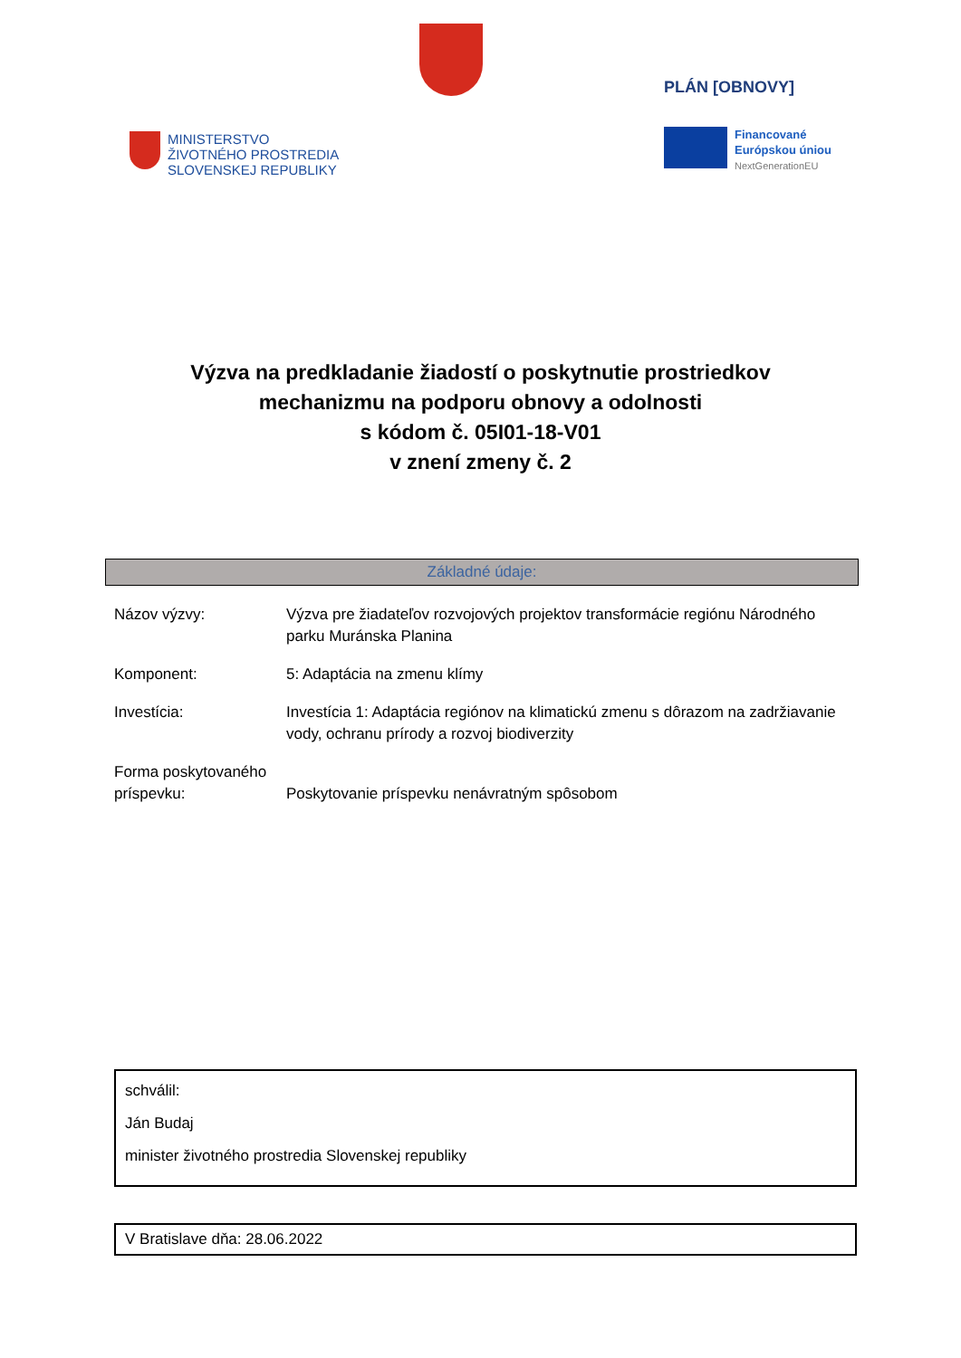PLÁN [OBNOVY]
MINISTERSTVO
ŽIVOTNÉHO PROSTREDIA
SLOVENSKEJ REPUBLIKY
Financované
Európskou úniou
NextGenerationEU
Výzva na predkladanie žiadostí o poskytnutie prostriedkov
mechanizmu na podporu obnovy a odolnosti
s kódom č. 05I01-18-V01
v znení zmeny č. 2
Základné údaje:
| Názov výzvy: | Výzva pre žiadateľov rozvojových projektov transformácie regiónu Národného parku Muránska Planina |
| Komponent: | 5: Adaptácia na zmenu klímy |
| Investícia: | Investícia 1: Adaptácia regiónov na klimatickú zmenu s dôrazom na zadržiavanie vody, ochranu prírody a rozvoj biodiverzity |
| Forma poskytovaného príspevku: | Poskytovanie príspevku nenávratným spôsobom |
schválil:
Ján Budaj
minister životného prostredia Slovenskej republiky
V Bratislave dňa: 28.06.2022